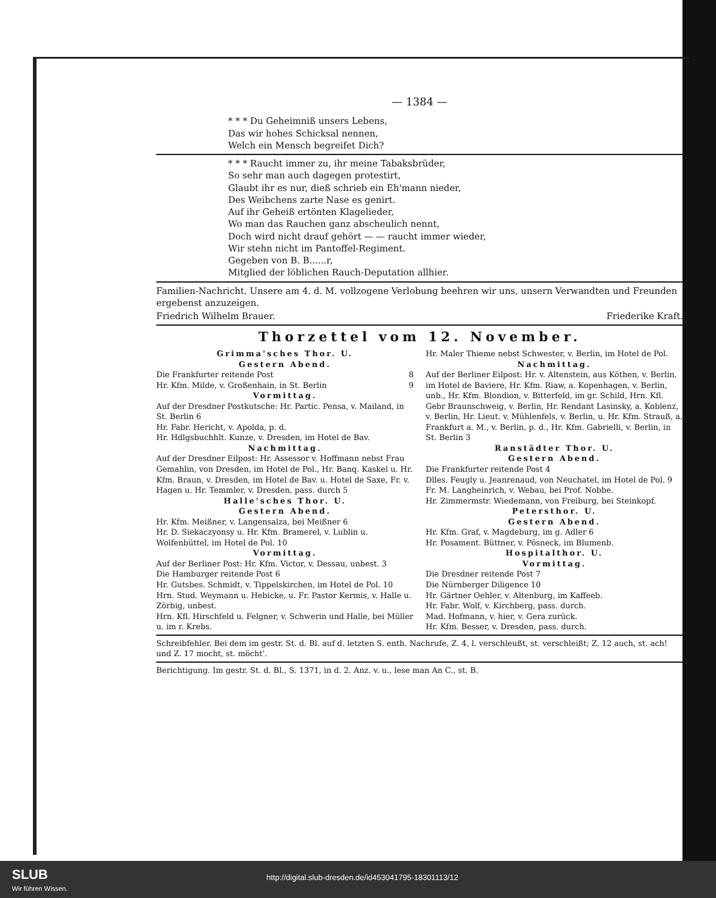— 1384 —
* * * Du Geheimniß unsers Lebens,
Das wir hohes Schicksal nennen,
Welch ein Mensch begreifet Dich?
* * * Raucht immer zu, ihr meine Tabaksbrüder,
So sehr man auch dagegen protestirt,
Glaubt ihr es nur, dieß schrieb ein Eh'mann nieder,
Des Weibchens zarte Nase es genirt.
Auf ihr Geheiß ertönten Klagelieder,
Wo man das Rauchen ganz abscheulich nennt,
Doch wird nicht drauf gehört — — raucht immer wieder,
Wir stehn nicht im Pantoffel-Regiment.
Gegeben von B. B......r,
Mitglied der löblichen Rauch-Deputation allhier.
Familien-Nachricht. Unsere am 4. d. M. vollzogene Verlobung beehren wir uns, unsern Verwandten und Freunden ergebenst anzuzeigen.
Friedrich Wilhelm Brauer. Friederike Kraft.
Thorzettel vom 12. November.
Grimma'sches Thor. U.
Gestern Abend.
Die Frankfurter reitende Post 8
Hr. Kfm. Milde, v. Großenhain, in St. Berlin 9
Vormittag.
Auf der Dresdner Postkutsche: Hr. Partic. Pensa, v. Mailand, in St. Berlin 6
Hr. Fabr. Hericht, v. Apolda, p. d.
Hr. Hdlgsbuchhlt. Kunze, v. Dresden, im Hotel de Bav.
Nachmittag.
Auf der Dresdner Eilpost: Hr. Assessor v. Hoffmann nebst Frau Gemahlin, von Dresden, im Hotel de Pol., Hr. Banq. Kaskel u. Hr. Kfm. Braun, v. Dresden, im Hotel de Bav. u. Hotel de Saxe, Fr. v. Hagen u. Hr. Temmler, v. Dresden, pass. durch 5
Halle'sches Thor. U.
Gestern Abend.
Hr. Kfm. Meißner, v. Langensalza, bei Meißner 6
Hr. D. Siekaczyonsy u. Hr. Kfm. Bramerel, v. Lublin u. Wolfenbüttel, im Hotel de Pol. 10
Vormittag.
Auf der Berliner Post: Hr. Kfm. Victor, v. Dessau, unbest. 3
Die Hamburger reitende Post 6
Hr. Gutsbes. Schmidt, v. Tippelskirchen, im Hotel de Pol. 10
Hrn. Stud. Weymann u. Hebicke, u. Fr. Pastor Kermis, v. Halle u. Zörbig, unbest.
Hrn. Kfl. Hirschfeld u. Felgner, v. Schwerin und Halle, bei Müller u. im r. Krebs.
Hr. Maler Thieme nebst Schwester, v. Berlin, im Hotel de Pol.
Nachmittag.
Auf der Berliner Eilpost: Hr. v. Altenstein, aus Köthen, v. Berlin, im Hotel de Baviere, Hr. Kfm. Riaw, a. Kopenhagen, v. Berlin, unb., Hr. Kfm. Blondion, v. Bitterfeld, im gr. Schild, Hrn. Kfl. Gebr Braunschweig, v. Berlin, Hr. Rendant Lasinsky, a. Koblenz, v. Berlin, Hr. Lieut. v. Mühlenfels, v. Berlin, u. Hr. Kfm. Strauß, a. Frankfurt a. M., v. Berlin, p. d., Hr. Kfm. Gabrielli, v. Berlin, in St. Berlin 3
Ranstädter Thor. U.
Gestern Abend.
Die Frankfurter reitende Post 4
Dlles. Feugly u. Jeanrenaud, von Neuchatel, im Hotel de Pol. 9
Fr. M. Langheinrich, v. Webau, bei Prof. Nobbe.
Hr. Zimmermstr. Wiedemann, von Freiburg, bei Steinkopf.
Petersthor. U.
Gestern Abend.
Hr. Kfm. Graf, v. Magdeburg, im g. Adler 6
Hr. Posament. Büttner, v. Pösneck, im Blumenb.
Hospitalthor. U.
Vormittag.
Die Dresdner reitende Post 7
Die Nürnberger Diligence 10
Hr. Gärtner Oehler, v. Altenburg, im Kaffeeb.
Hr. Fabr. Wolf, v. Kirchberg, pass. durch.
Mad. Hofmann, v. hier, v. Gera zurück.
Hr. Kfm. Besser, v. Dresden, pass. durch.
Schreibfehler. Bei dem im gestr. St. d. Bl. auf d. letzten S. enth. Nachrufe, Z. 4, l. verschleußt, st. verschleißt; Z. 12 auch, st. ach! und Z. 17 mocht, st. möcht'.
Berichtigung. Im gestr. St. d. Bl., S. 1371, in d. 2. Anz. v. u., lese man An C., st. B.
SLUB http://digital.slub-dresden.de/id453041795-18301113/12
Wir führen Wissen.